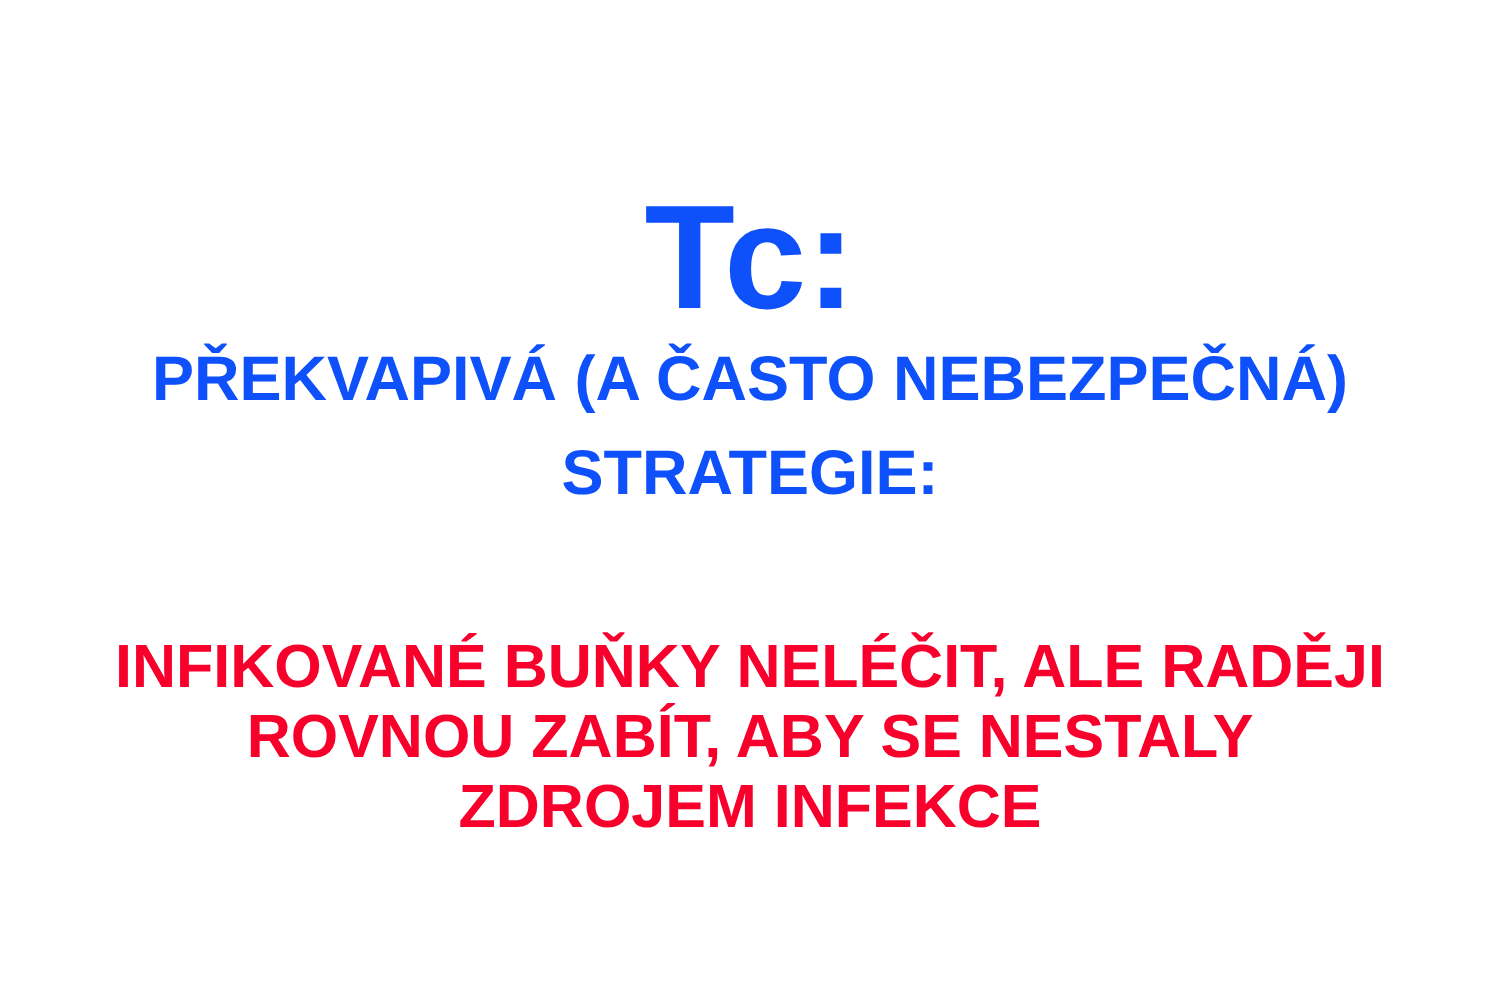Tc:
PŘEKVAPIVÁ (A ČASTO NEBEZPEČNÁ)
STRATEGIE:
INFIKOVANÉ BUŇKY NELÉČIT, ALE RADĚJI
ROVNOU ZABÍT, ABY SE NESTALY
ZDROJEM INFEKCE